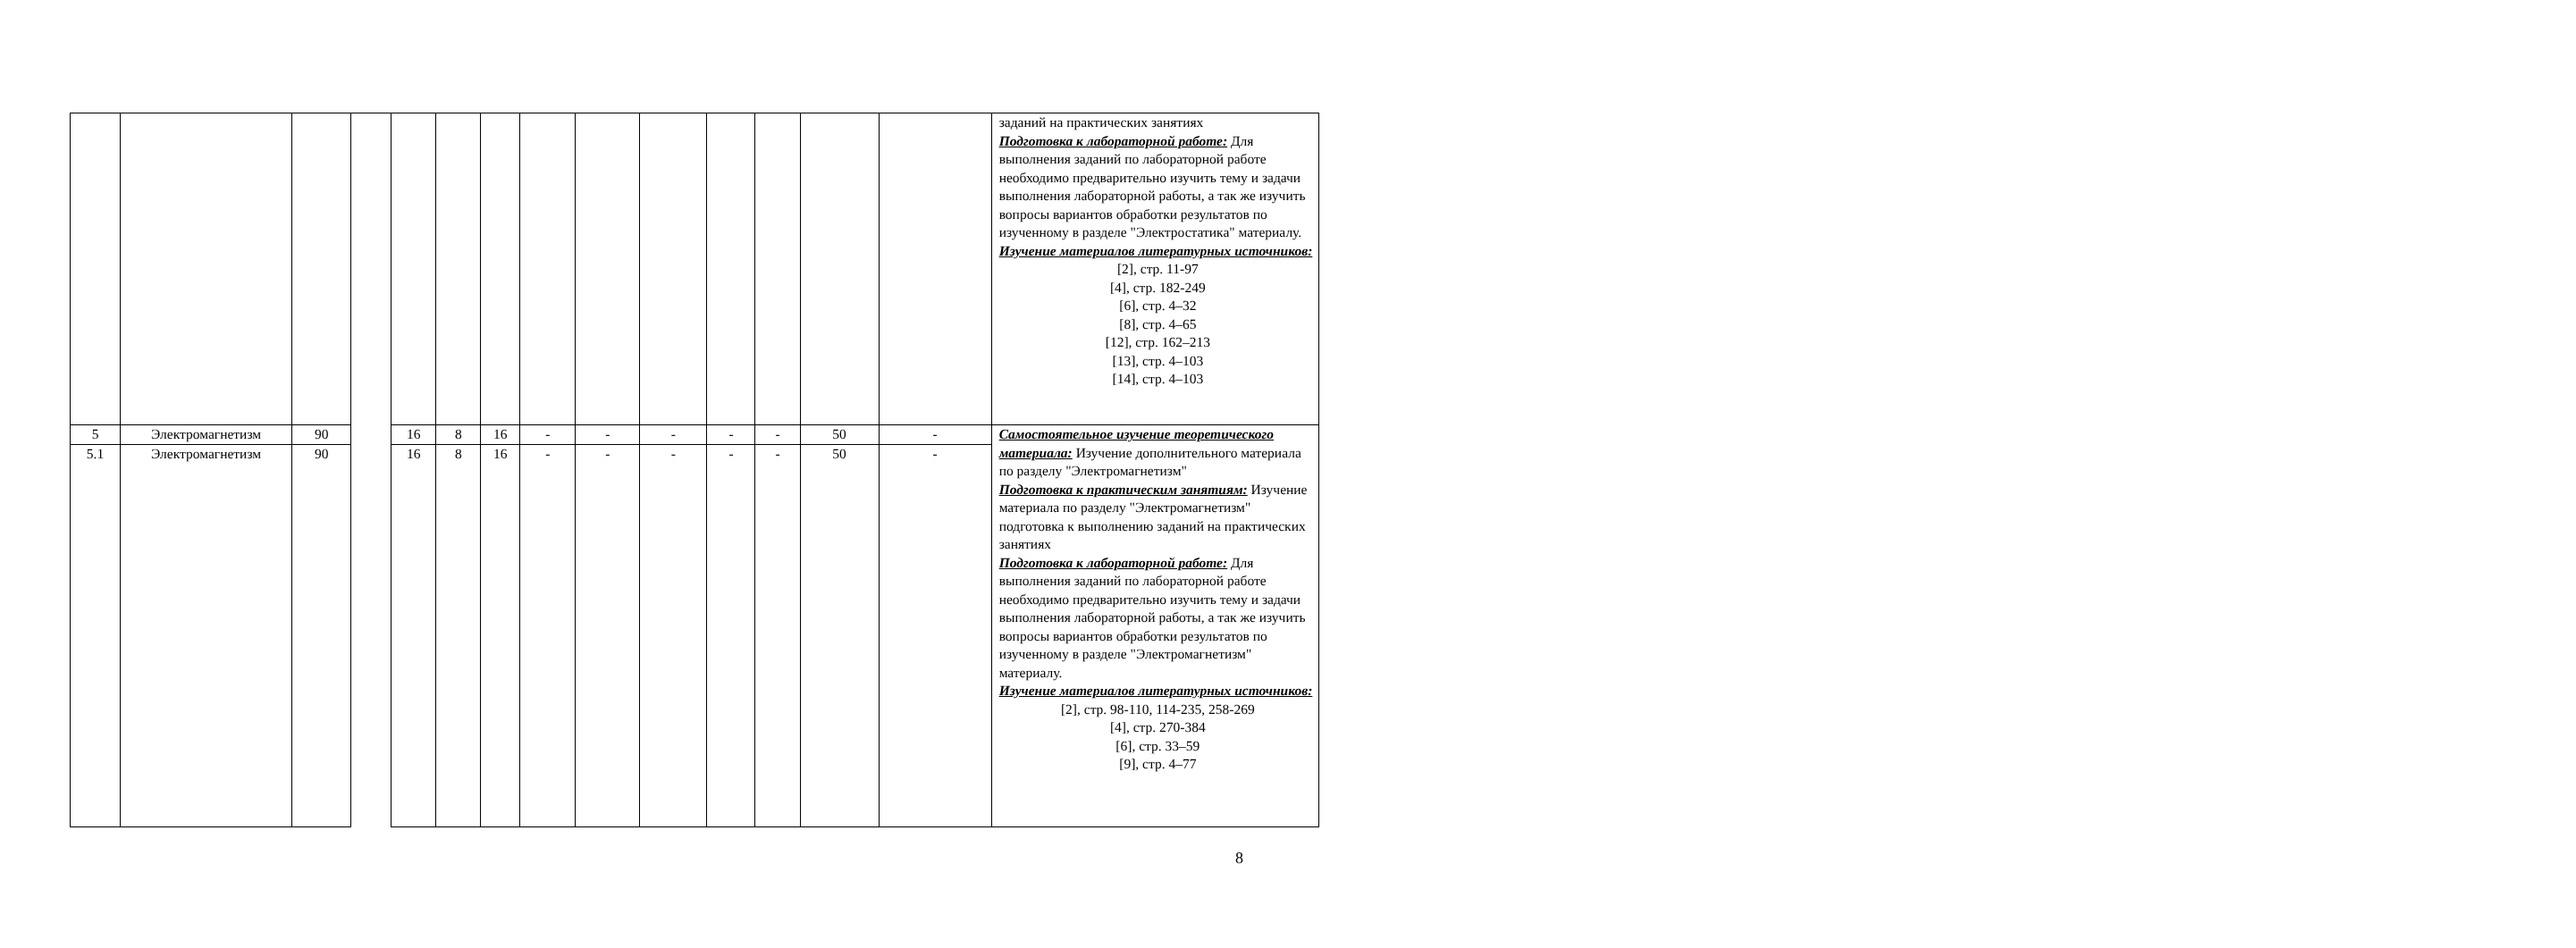| | | | | | | | | | | | | | | заданий на практических занятиях Подготовка к лабораторной работе: Для выполнения заданий по лабораторной работе необходимо предварительно изучить тему и задачи выполнения лабораторной работы, а так же изучить вопросы вариантов обработки результатов по изученному в разделе "Электростатика" материалу. Изучение материалов литературных источников: [2], стр. 11-97 [4], стр. 182-249 [6], стр. 4–32 [8], стр. 4–65 [12], стр. 162–213 [13], стр. 4–103 [14], стр. 4–103 |
| 5 | Электромагнетизм | 90 | | 16 | 8 | 16 | - | - | - | - | - | 50 | - | Самостоятельное изучение теоретического материала: Изучение дополнительного материала по разделу "Электромагнетизм" Подготовка к практическим занятиям: Изучение материала по разделу "Электромагнетизм" подготовка к выполнению заданий на практических занятиях Подготовка к лабораторной работе: Для выполнения заданий по лабораторной работе необходимо предварительно изучить тему и задачи выполнения лабораторной работы, а так же изучить вопросы вариантов обработки результатов по изученному в разделе "Электромагнетизм" материалу. Изучение материалов литературных источников: [2], стр. 98-110, 114-235, 258-269 [4], стр. 270-384 [6], стр. 33–59 [9], стр. 4–77 |
| 5.1 | Электромагнетизм | 90 | | 16 | 8 | 16 | - | - | - | - | - | 50 | - | |
8